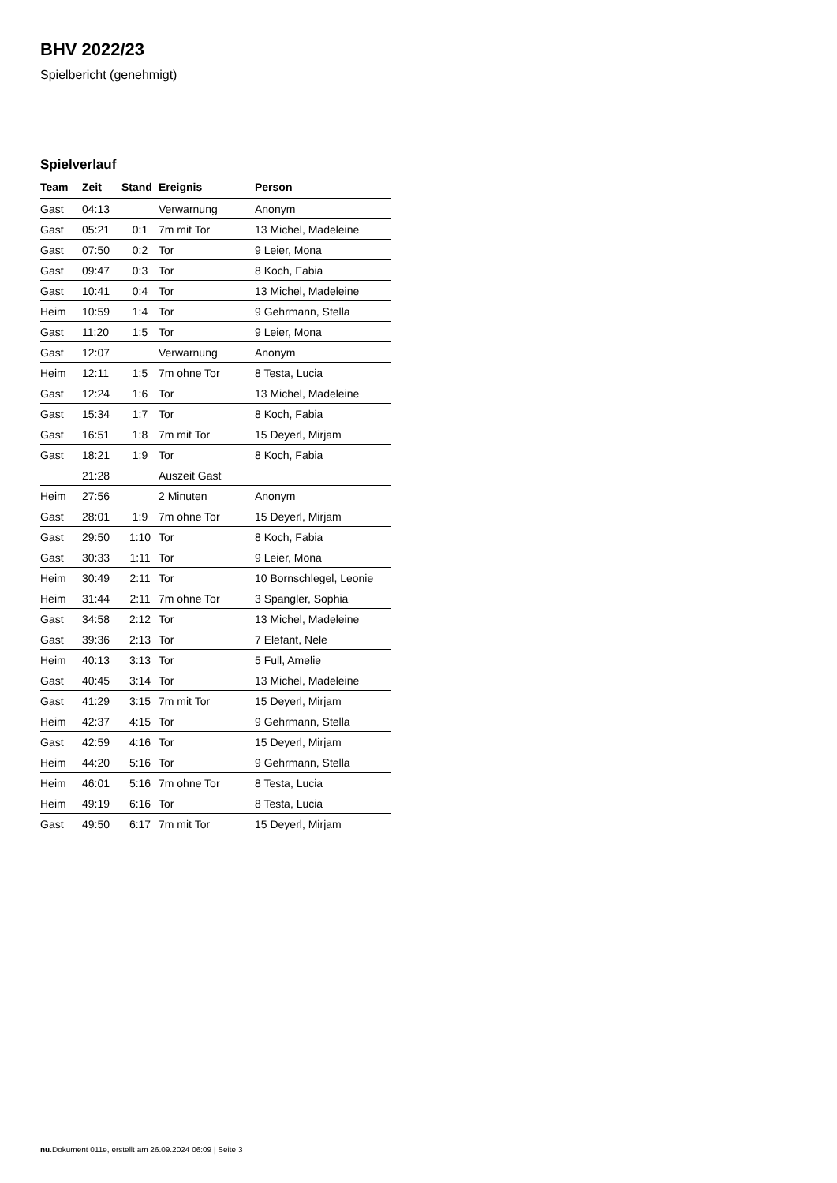BHV 2022/23
Spielbericht (genehmigt)
Spielverlauf
| Team | Zeit | Stand | Ereignis | Person |
| --- | --- | --- | --- | --- |
| Gast | 04:13 | | Verwarnung | Anonym |
| Gast | 05:21 | 0:1 | 7m mit Tor | 13 Michel, Madeleine |
| Gast | 07:50 | 0:2 | Tor | 9 Leier, Mona |
| Gast | 09:47 | 0:3 | Tor | 8 Koch, Fabia |
| Gast | 10:41 | 0:4 | Tor | 13 Michel, Madeleine |
| Heim | 10:59 | 1:4 | Tor | 9 Gehrmann, Stella |
| Gast | 11:20 | 1:5 | Tor | 9 Leier, Mona |
| Gast | 12:07 | | Verwarnung | Anonym |
| Heim | 12:11 | 1:5 | 7m ohne Tor | 8 Testa, Lucia |
| Gast | 12:24 | 1:6 | Tor | 13 Michel, Madeleine |
| Gast | 15:34 | 1:7 | Tor | 8 Koch, Fabia |
| Gast | 16:51 | 1:8 | 7m mit Tor | 15 Deyerl, Mirjam |
| Gast | 18:21 | 1:9 | Tor | 8 Koch, Fabia |
| | 21:28 | | Auszeit Gast | |
| Heim | 27:56 | | 2 Minuten | Anonym |
| Gast | 28:01 | 1:9 | 7m ohne Tor | 15 Deyerl, Mirjam |
| Gast | 29:50 | 1:10 | Tor | 8 Koch, Fabia |
| Gast | 30:33 | 1:11 | Tor | 9 Leier, Mona |
| Heim | 30:49 | 2:11 | Tor | 10 Bornschlegel, Leonie |
| Heim | 31:44 | 2:11 | 7m ohne Tor | 3 Spangler, Sophia |
| Gast | 34:58 | 2:12 | Tor | 13 Michel, Madeleine |
| Gast | 39:36 | 2:13 | Tor | 7 Elefant, Nele |
| Heim | 40:13 | 3:13 | Tor | 5 Full, Amelie |
| Gast | 40:45 | 3:14 | Tor | 13 Michel, Madeleine |
| Gast | 41:29 | 3:15 | 7m mit Tor | 15 Deyerl, Mirjam |
| Heim | 42:37 | 4:15 | Tor | 9 Gehrmann, Stella |
| Gast | 42:59 | 4:16 | Tor | 15 Deyerl, Mirjam |
| Heim | 44:20 | 5:16 | Tor | 9 Gehrmann, Stella |
| Heim | 46:01 | 5:16 | 7m ohne Tor | 8 Testa, Lucia |
| Heim | 49:19 | 6:16 | Tor | 8 Testa, Lucia |
| Gast | 49:50 | 6:17 | 7m mit Tor | 15 Deyerl, Mirjam |
nu.Dokument 011e, erstellt am 26.09.2024 06:09 | Seite 3